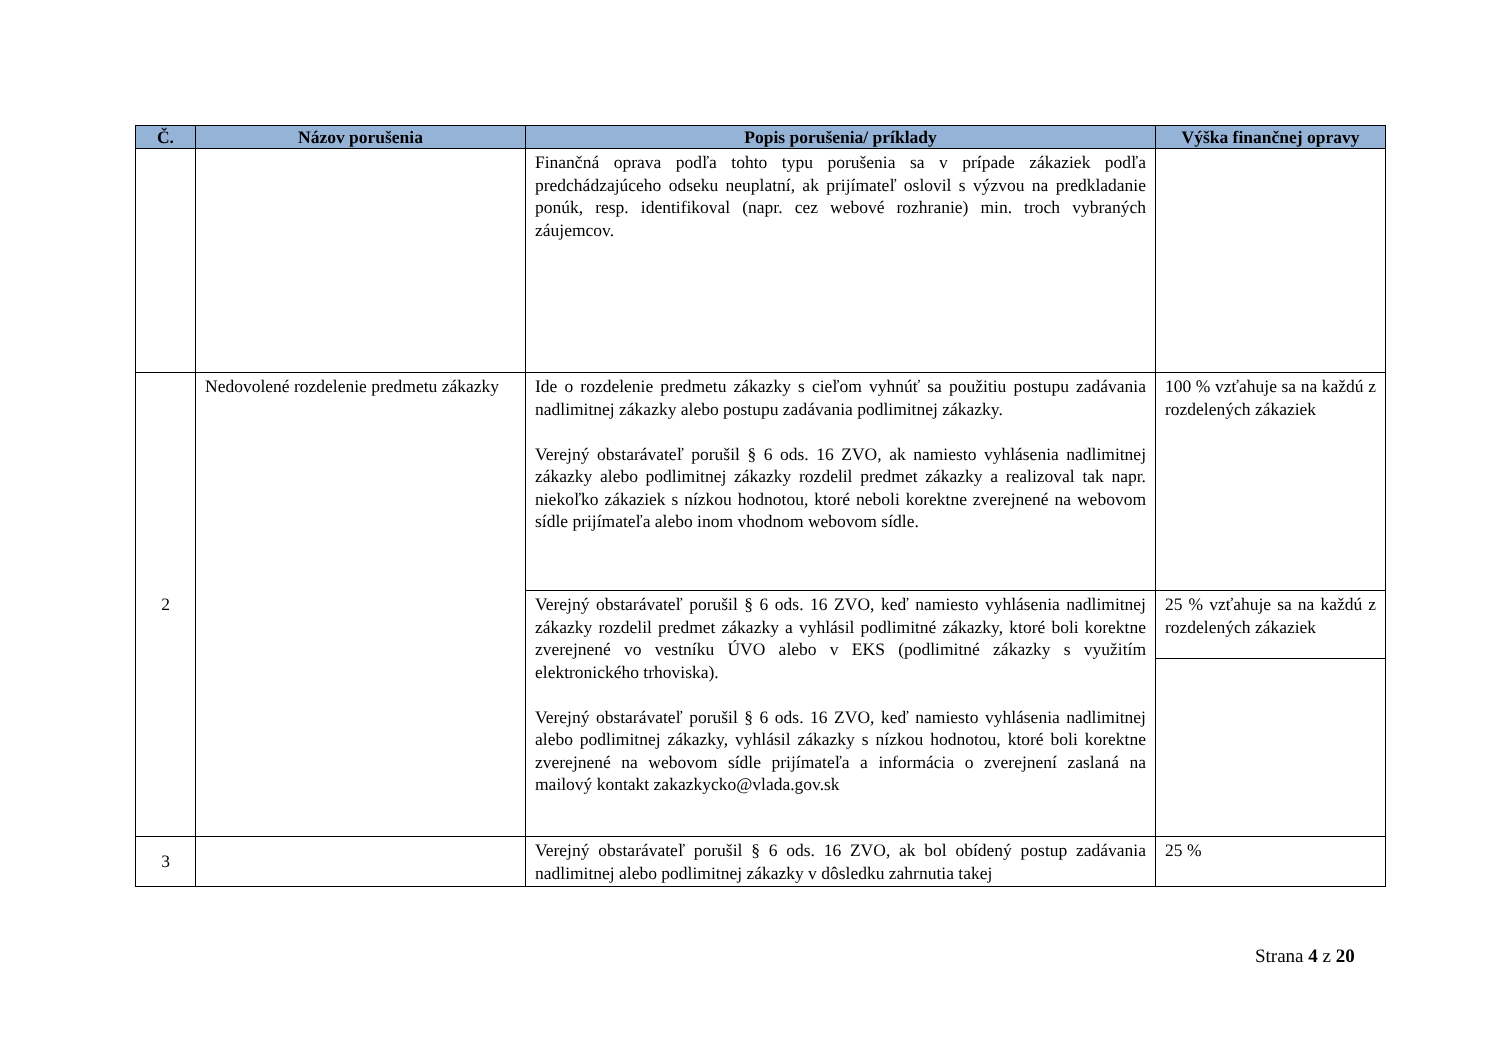| Č. | Názov porušenia | Popis porušenia/ príklady | Výška finančnej opravy |
| --- | --- | --- | --- |
| | | Finančná oprava podľa tohto typu porušenia sa v prípade zákaziek podľa predchádzajúceho odseku neuplatní, ak prijímateľ oslovil s výzvou na predkladanie ponúk, resp. identifikoval (napr. cez webové rozhranie) min. troch vybraných záujemcov. | |
| 2 | Nedovolené rozdelenie predmetu zákazky | Ide o rozdelenie predmetu zákazky s cieľom vyhnúť sa použitiu postupu zadávania nadlimitnej zákazky alebo postupu zadávania podlimitnej zákazky. Verejný obstarávateľ porušil § 6 ods. 16 ZVO, ak namiesto vyhlásenia nadlimitnej zákazky alebo podlimitnej zákazky rozdelil predmet zákazky a realizoval tak napr. niekoľko zákaziek s nízkou hodnotou, ktoré neboli korektne zverejnené na webovom sídle prijímateľa alebo inom vhodnom webovom sídle. | 100 % vzťahuje sa na každú z rozdelených zákaziek |
| | | Verejný obstarávateľ porušil § 6 ods. 16 ZVO, keď namiesto vyhlásenia nadlimitnej zákazky rozdelil predmet zákazky a vyhlásil podlimitné zákazky, ktoré boli korektne zverejnené vo vestníku ÚVO alebo v EKS (podlimitné zákazky s využitím elektronického trhoviska). Verejný obstarávateľ porušil § 6 ods. 16 ZVO, keď namiesto vyhlásenia nadlimitnej alebo podlimitnej zákazky, vyhlásil zákazky s nízkou hodnotou, ktoré boli korektne zverejnené na webovom sídle prijímateľa a informácia o zverejnení zaslaná na mailový kontakt zakazkycko@vlada.gov.sk | 25 % vzťahuje sa na každú z rozdelených zákaziek |
| 3 | | Verejný obstarávateľ porušil § 6 ods. 16 ZVO, ak bol obídený postup zadávania nadlimitnej alebo podlimitnej zákazky v dôsledku zahrnutia takej | 25 % |
Strana 4 z 20